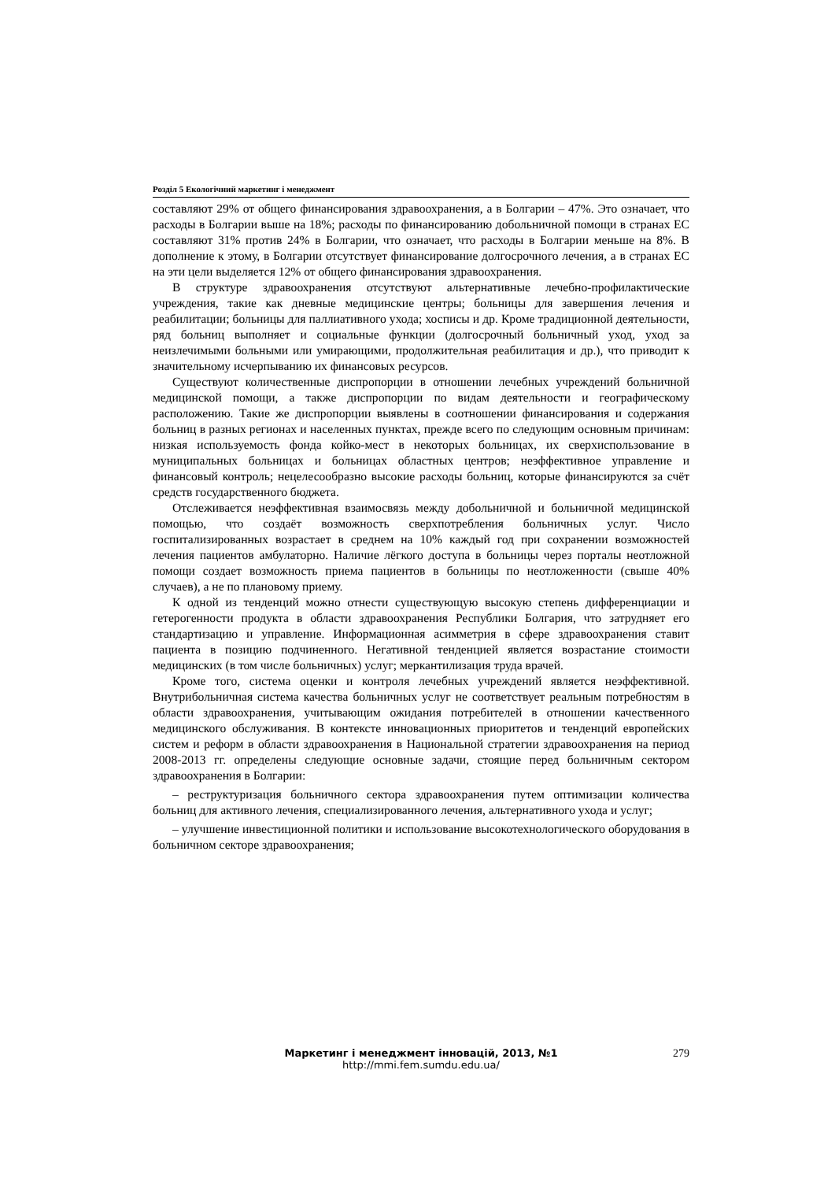Розділ 5 Екологічний маркетинг і менеджмент
составляют 29% от общего финансирования здравоохранения, а в Болгарии – 47%. Это означает, что расходы в Болгарии выше на 18%; расходы по финансированию добольничной помощи в странах ЕС составляют 31% против 24% в Болгарии, что означает, что расходы в Болгарии меньше на 8%. В дополнение к этому, в Болгарии отсутствует финансирование долгосрочного лечения, а в странах ЕС на эти цели выделяется 12% от общего финансирования здравоохранения.
В структуре здравоохранения отсутствуют альтернативные лечебно-профилактические учреждения, такие как дневные медицинские центры; больницы для завершения лечения и реабилитации; больницы для паллиативного ухода; хосписы и др. Кроме традиционной деятельности, ряд больниц выполняет и социальные функции (долгосрочный больничный уход, уход за неизлечимыми больными или умирающими, продолжительная реабилитация и др.), что приводит к значительному исчерпыванию их финансовых ресурсов.
Существуют количественные диспропорции в отношении лечебных учреждений больничной медицинской помощи, а также диспропорции по видам деятельности и географическому расположению. Такие же диспропорции выявлены в соотношении финансирования и содержания больниц в разных регионах и населенных пунктах, прежде всего по следующим основным причинам: низкая используемость фонда койко-мест в некоторых больницах, их сверхиспользование в муниципальных больницах и больницах областных центров; неэффективное управление и финансовый контроль; нецелесообразно высокие расходы больниц, которые финансируются за счёт средств государственного бюджета.
Отслеживается неэффективная взаимосвязь между добольничной и больничной медицинской помощью, что создаёт возможность сверхпотребления больничных услуг. Число госпитализированных возрастает в среднем на 10% каждый год при сохранении возможностей лечения пациентов амбулаторно. Наличие лёгкого доступа в больницы через порталы неотложной помощи создает возможность приема пациентов в больницы по неотложенности (свыше 40% случаев), а не по плановому приему.
К одной из тенденций можно отнести существующую высокую степень дифференциации и гетерогенности продукта в области здравоохранения Республики Болгария, что затрудняет его стандартизацию и управление. Информационная асимметрия в сфере здравоохранения ставит пациента в позицию подчиненного. Негативной тенденцией является возрастание стоимости медицинских (в том числе больничных) услуг; меркантилизация труда врачей.
Кроме того, система оценки и контроля лечебных учреждений является неэффективной. Внутрибольничная система качества больничных услуг не соответствует реальным потребностям в области здравоохранения, учитывающим ожидания потребителей в отношении качественного медицинского обслуживания. В контексте инновационных приоритетов и тенденций европейских систем и реформ в области здравоохранения в Национальной стратегии здравоохранения на период 2008-2013 гг. определены следующие основные задачи, стоящие перед больничным сектором здравоохранения в Болгарии:
– реструктуризация больничного сектора здравоохранения путем оптимизации количества больниц для активного лечения, специализированного лечения, альтернативного ухода и услуг;
– улучшение инвестиционной политики и использование высокотехнологического оборудования в больничном секторе здравоохранения;
Маркетинг і менеджмент інновацій, 2013, №1
http://mmi.fem.sumdu.edu.ua/
279